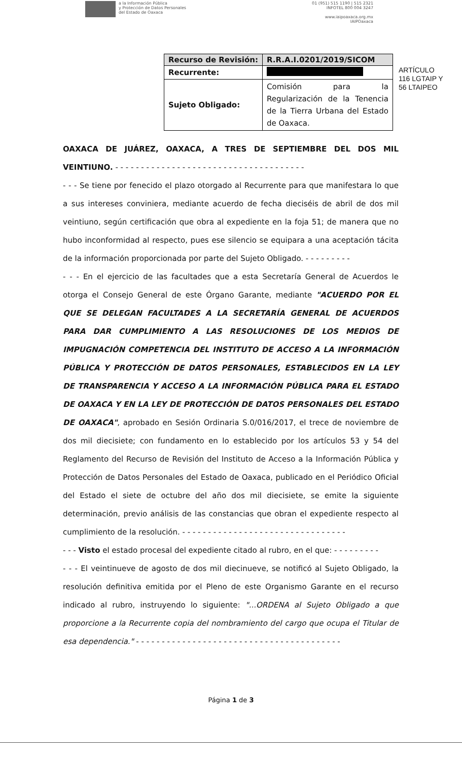a la Información Pública
y Protección de Datos Personales
del Estado de Oaxaca
01 (951) 515 1190 | 515 2321
INFOTEL 800 004 3247
www.iaipoaxaca.org.mx
IAIPOaxaca
| Recurso de Revisión: | R.R.A.I.0201/2019/SICOM |
| Recurrente: | |
| Sujeto Obligado: | Comisión para la Regularización de la Tenencia de la Tierra Urbana del Estado de Oaxaca. |
ARTÍCULO
116 LGTAIP Y
56 LTAIPEO
OAXACA DE JUÁREZ, OAXACA, A TRES DE SEPTIEMBRE DEL DOS MIL VEINTIUNO. - - - - - - - - - - - - - - - - - - - - - - - - - - - - - - - - - - - - -
- - - Se tiene por fenecido el plazo otorgado al Recurrente para que manifestara lo que a sus intereses conviniera, mediante acuerdo de fecha dieciséis de abril de dos mil veintiuno, según certificación que obra al expediente en la foja 51; de manera que no hubo inconformidad al respecto, pues ese silencio se equipara a una aceptación tácita de la información proporcionada por parte del Sujeto Obligado. - - - - - - - - -
- - - En el ejercicio de las facultades que a esta Secretaría General de Acuerdos le otorga el Consejo General de este Órgano Garante, mediante "ACUERDO POR EL QUE SE DELEGAN FACULTADES A LA SECRETARÍA GENERAL DE ACUERDOS PARA DAR CUMPLIMIENTO A LAS RESOLUCIONES DE LOS MEDIOS DE IMPUGNACIÓN COMPETENCIA DEL INSTITUTO DE ACCESO A LA INFORMACIÓN PÚBLICA Y PROTECCIÓN DE DATOS PERSONALES, ESTABLECIDOS EN LA LEY DE TRANSPARENCIA Y ACCESO A LA INFORMACIÓN PÚBLICA PARA EL ESTADO DE OAXACA Y EN LA LEY DE PROTECCIÓN DE DATOS PERSONALES DEL ESTADO DE OAXACA", aprobado en Sesión Ordinaria S.0/016/2017, el trece de noviembre de dos mil diecisiete; con fundamento en lo establecido por los artículos 53 y 54 del Reglamento del Recurso de Revisión del Instituto de Acceso a la Información Pública y Protección de Datos Personales del Estado de Oaxaca, publicado en el Periódico Oficial del Estado el siete de octubre del año dos mil diecisiete, se emite la siguiente determinación, previo análisis de las constancias que obran el expediente respecto al cumplimiento de la resolución. - - - - - - - - - - - - - - - - - - - - - - - - - - - - - - - -
- - - Visto el estado procesal del expediente citado al rubro, en el que: - - - - - - - - -
- - - El veintinueve de agosto de dos mil diecinueve, se notificó al Sujeto Obligado, la resolución definitiva emitida por el Pleno de este Organismo Garante en el recurso indicado al rubro, instruyendo lo siguiente: "...ORDENA al Sujeto Obligado a que proporcione a la Recurrente copia del nombramiento del cargo que ocupa el Titular de esa dependencia." - - - - - - - - - - - - - - - - - - - - - - - - - - - - - - - - - - - - - - - -
Página 1 de 3